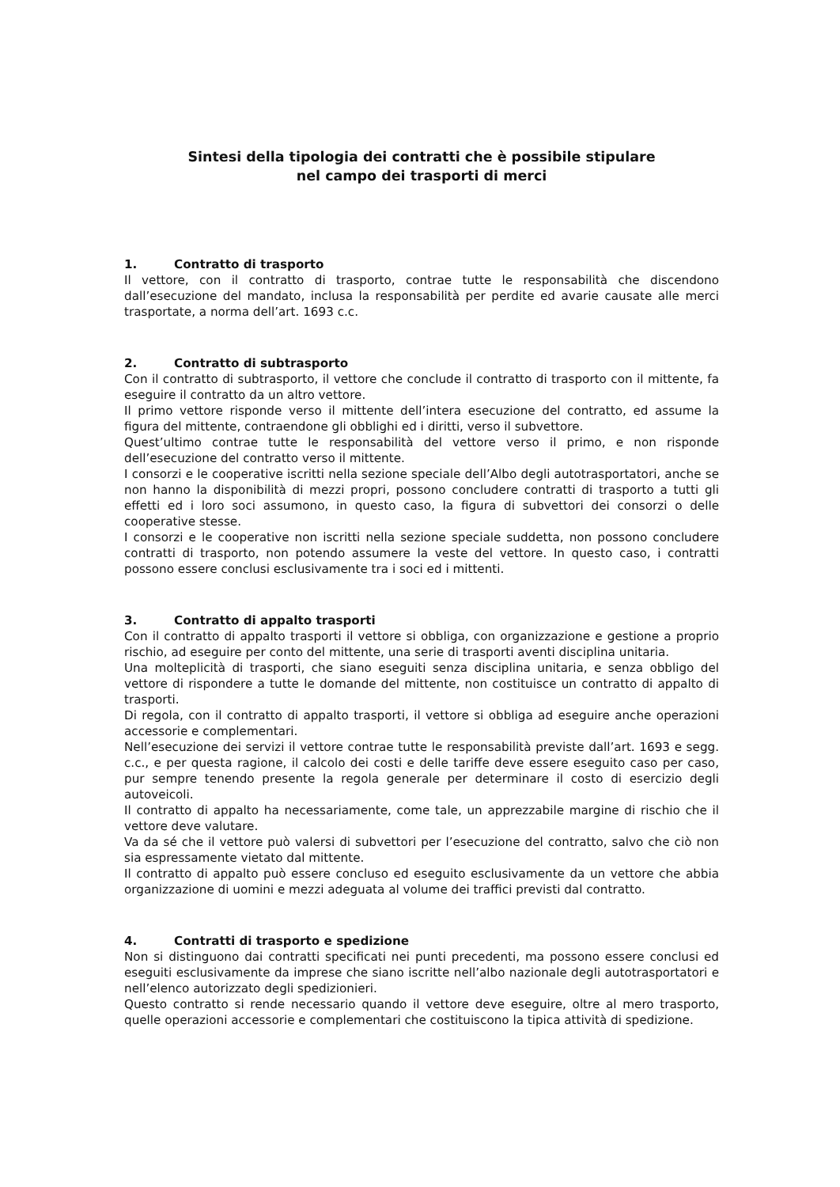Sintesi della tipologia dei contratti che è possibile stipulare
nel campo dei trasporti di merci
1. Contratto di trasporto
Il vettore, con il contratto di trasporto, contrae tutte le responsabilità che discendono dall’esecuzione del mandato, inclusa la responsabilità per perdite ed avarie causate alle merci trasportate, a norma dell’art. 1693 c.c.
2. Contratto di subtrasporto
Con il contratto di subtrasporto, il vettore che conclude il contratto di trasporto con il mittente, fa eseguire il contratto da un altro vettore.
Il primo vettore risponde verso il mittente dell’intera esecuzione del contratto, ed assume la figura del mittente, contraendone gli obblighi ed i diritti, verso il subvettore.
Quest’ultimo contrae tutte le responsabilità del vettore verso il primo, e non risponde dell’esecuzione del contratto verso il mittente.
I consorzi e le cooperative iscritti nella sezione speciale dell’Albo degli autotrasportatori, anche se non hanno la disponibilità di mezzi propri, possono concludere contratti di trasporto a tutti gli effetti ed i loro soci assumono, in questo caso, la figura di subvettori dei consorzi o delle cooperative stesse.
I consorzi e le cooperative non iscritti nella sezione speciale suddetta, non possono concludere contratti di trasporto, non potendo assumere la veste del vettore. In questo caso, i contratti possono essere conclusi esclusivamente tra i soci ed i mittenti.
3. Contratto di appalto trasporti
Con il contratto di appalto trasporti il vettore si obbliga, con organizzazione e gestione a proprio rischio, ad eseguire per conto del mittente, una serie di trasporti aventi disciplina unitaria.
Una molteplicità di trasporti, che siano eseguiti senza disciplina unitaria, e senza obbligo del vettore di rispondere a tutte le domande del mittente, non costituisce un contratto di appalto di trasporti.
Di regola, con il contratto di appalto trasporti, il vettore si obbliga ad eseguire anche operazioni accessorie e complementari.
Nell’esecuzione dei servizi il vettore contrae tutte le responsabilità previste dall’art. 1693 e segg. c.c., e per questa ragione, il calcolo dei costi e delle tariffe deve essere eseguito caso per caso, pur sempre tenendo presente la regola generale per determinare il costo di esercizio degli autoveicoli.
Il contratto di appalto ha necessariamente, come tale, un apprezzabile margine di rischio che il vettore deve valutare.
Va da sé che il vettore può valersi di subvettori per l’esecuzione del contratto, salvo che ciò non sia espressamente vietato dal mittente.
Il contratto di appalto può essere concluso ed eseguito esclusivamente da un vettore che abbia organizzazione di uomini e mezzi adeguata al volume dei traffici previsti dal contratto.
4. Contratti di trasporto e spedizione
Non si distinguono dai contratti specificati nei punti precedenti, ma possono essere conclusi ed eseguiti esclusivamente da imprese che siano iscritte nell’albo nazionale degli autotrasportatori e nell’elenco autorizzato degli spedizionieri.
Questo contratto si rende necessario quando il vettore deve eseguire, oltre al mero trasporto, quelle operazioni accessorie e complementari che costituiscono la tipica attività di spedizione.